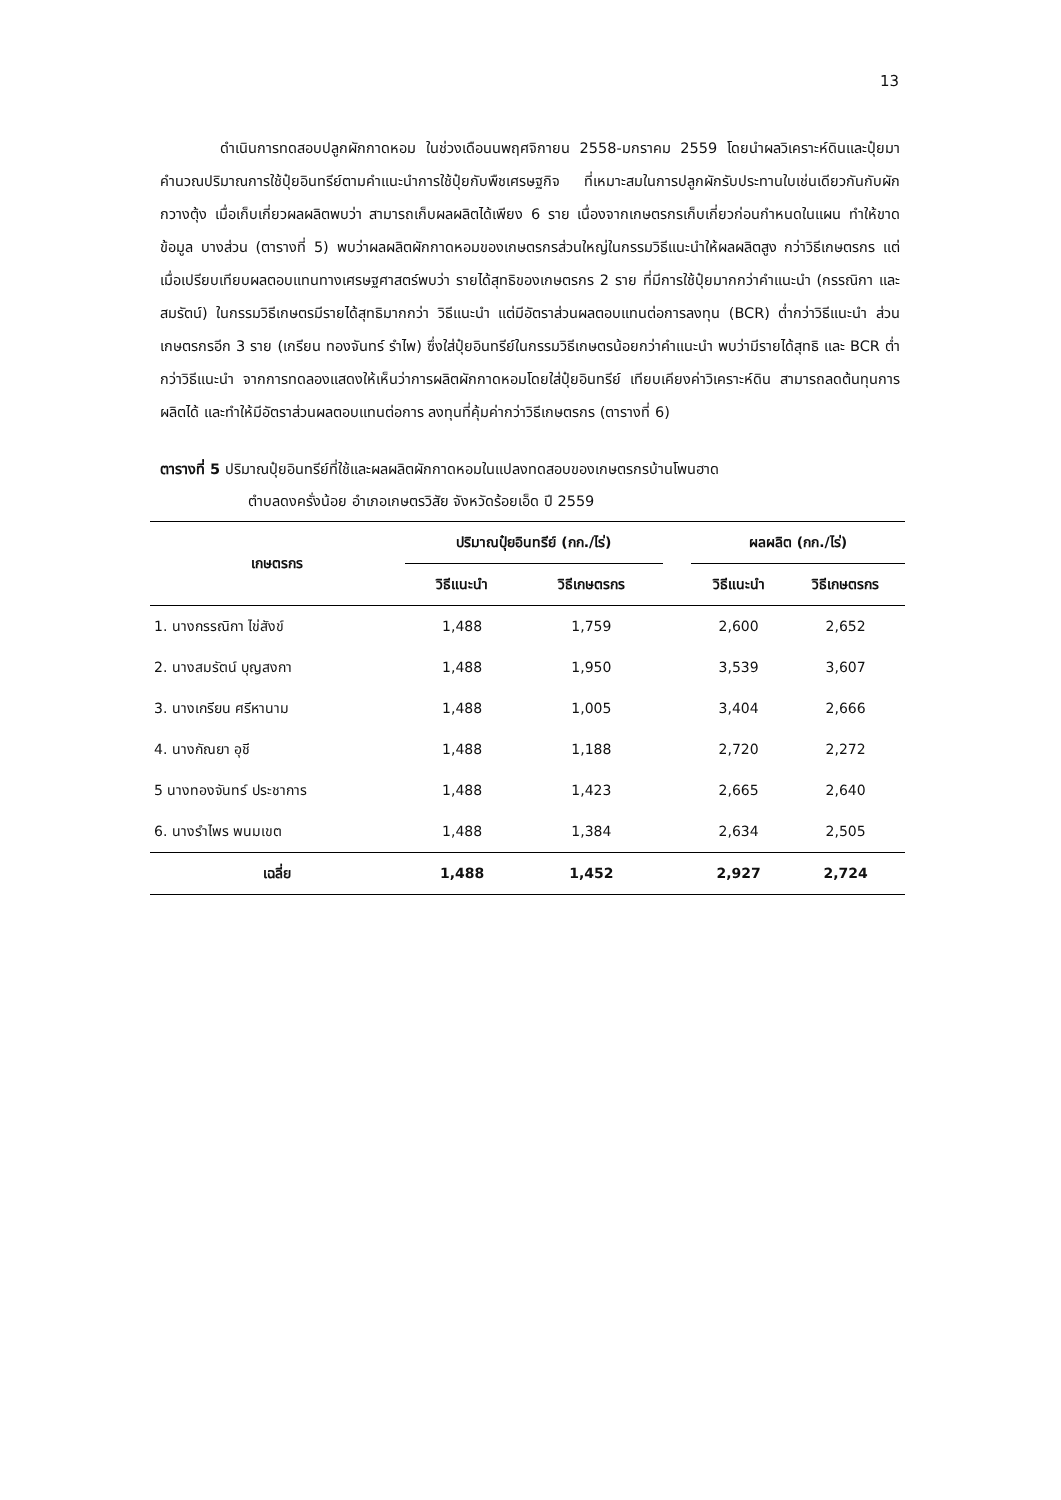13
ดำเนินการทดสอบปลูกผักกาดหอม ในช่วงเดือนนพฤศจิกายน 2558-มกราคม 2559 โดยนำผลวิเคราะห์ดินและปุ๋ยมาคำนวณปริมาณการใช้ปุ๋ยอินทรีย์ตามคำแนะนำการใช้ปุ๋ยกับพืชเศรษฐกิจ ที่เหมาะสมในการปลูกผักรับประทานใบเช่นเดียวกันกับผักกวางตุ้ง เมื่อเก็บเกี่ยวผลผลิตพบว่า สามารถเก็บผลผลิตได้เพียง 6 ราย เนื่องจากเกษตรกรเก็บเกี่ยวก่อนกำหนดในแผน ทำให้ขาดข้อมูล บางส่วน (ตารางที่ 5) พบว่าผลผลิตผักกาดหอมของเกษตรกรส่วนใหญ่ในกรรมวิธีแนะนำให้ผลผลิตสูง กว่าวิธีเกษตรกร แต่เมื่อเปรียบเทียบผลตอบแทนทางเศรษฐศาสตร์พบว่า รายได้สุทธิของเกษตรกร 2 ราย ที่มีการใช้ปุ๋ยมากกว่าคำแนะนำ (กรรณิกา และสมรัตน์) ในกรรมวิธีเกษตรมีรายได้สุทธิมากกว่า วิธีแนะนำ แต่มีอัตราส่วนผลตอบแทนต่อการลงทุน (BCR) ต่ำกว่าวิธีแนะนำ ส่วนเกษตรกรอีก 3 ราย (เกรียน ทองจันทร์ รำไพ) ซึ่งใส่ปุ๋ยอินทรีย์ในกรรมวิธีเกษตรน้อยกว่าคำแนะนำ พบว่ามีรายได้สุทธิ และ BCR ต่ำกว่าวิธีแนะนำ จากการทดลองแสดงให้เห็นว่าการผลิตผักกาดหอมโดยใส่ปุ๋ยอินทรีย์ เทียบเคียงค่าวิเคราะห์ดิน สามารถลดต้นทุนการผลิตได้ และทำให้มีอัตราส่วนผลตอบแทนต่อการ ลงทุนที่คุ้มค่ากว่าวิธีเกษตรกร (ตารางที่ 6)
ตารางที่ 5 ปริมาณปุ๋ยอินทรีย์ที่ใช้และผลผลิตผักกาดหอมในแปลงทดสอบของเกษตรกรบ้านโพนฮาด
ตำบลดงครั่งน้อย อำเภอเกษตรวิสัย จังหวัดร้อยเอ็ด ปี 2559
| เกษตรกร | ปริมาณปุ๋ยอินทรีย์ (กก./ไร่) | | | ผลผลิต (กก./ไร่) | |
| --- | --- | --- | --- | --- | --- |
| | วิธีแนะนำ | วิธีเกษตรกร | | วิธีแนะนำ | วิธีเกษตรกร |
| 1. นางกรรณิกา ไข่สังข์ | 1,488 | 1,759 | | 2,600 | 2,652 |
| 2. นางสมรัตน์ บุญสงกา | 1,488 | 1,950 | | 3,539 | 3,607 |
| 3. นางเกรียน ศรีหานาม | 1,488 | 1,005 | | 3,404 | 2,666 |
| 4. นางกัณยา อุชี | 1,488 | 1,188 | | 2,720 | 2,272 |
| 5 นางทองจันทร์ ประชาการ | 1,488 | 1,423 | | 2,665 | 2,640 |
| 6. นางรำไพร พนมเขต | 1,488 | 1,384 | | 2,634 | 2,505 |
| เฉลี่ย | 1,488 | 1,452 | | 2,927 | 2,724 |